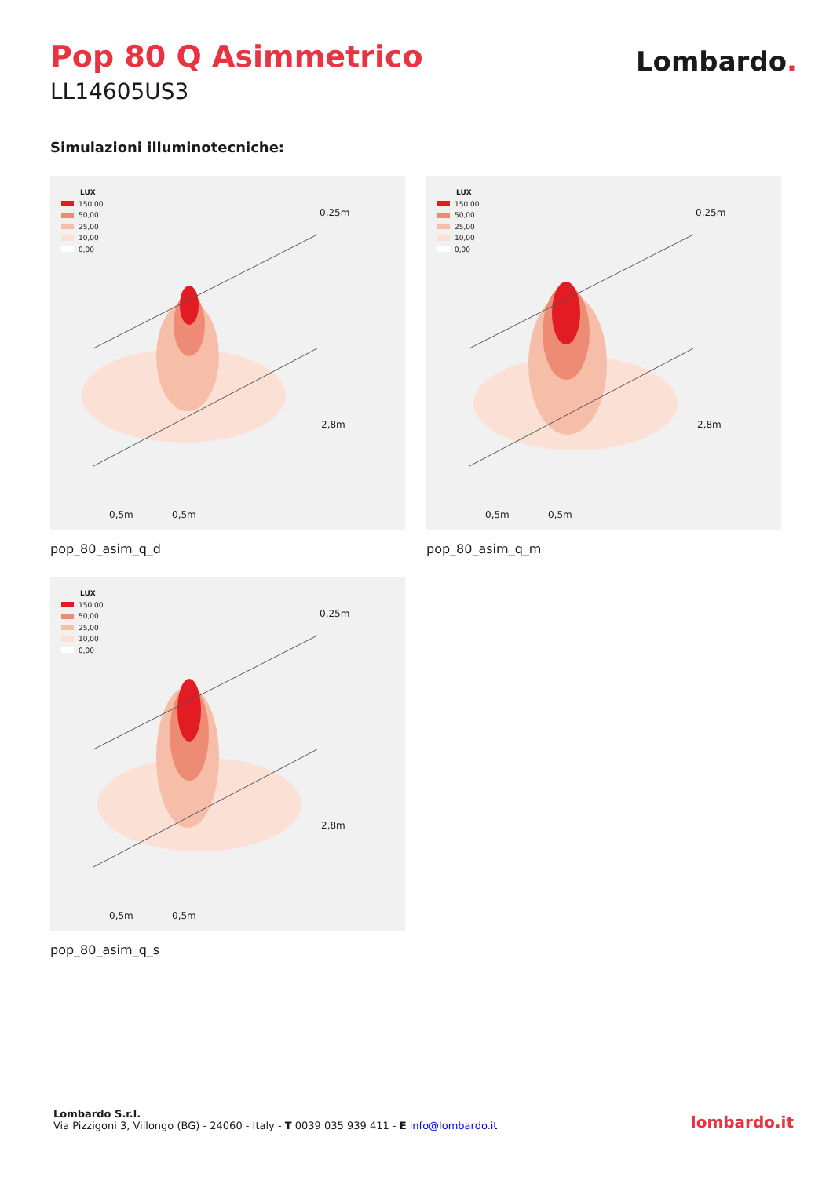Pop 80 Q Asimmetrico
LL14605US3
Lombardo.
Simulazioni illuminotecniche:
LUX
150,00
50,00
25,00
10,00
0,00
0,25m
2,8m
0,5m 0,5m
pop_80_asim_q_d
LUX
150,00
50,00
25,00
10,00
0,00
0,25m
2,8m
0,5m 0,5m
pop_80_asim_q_m
LUX
150,00
50,00
25,00
10,00
0,00
0,25m
2,8m
0,5m 0,5m
pop_80_asim_q_s
Lombardo S.r.l.
Via Pizzigoni 3, Villongo (BG) - 24060 - Italy - T 0039 035 939 411 - E info@lombardo.it
lombardo.it